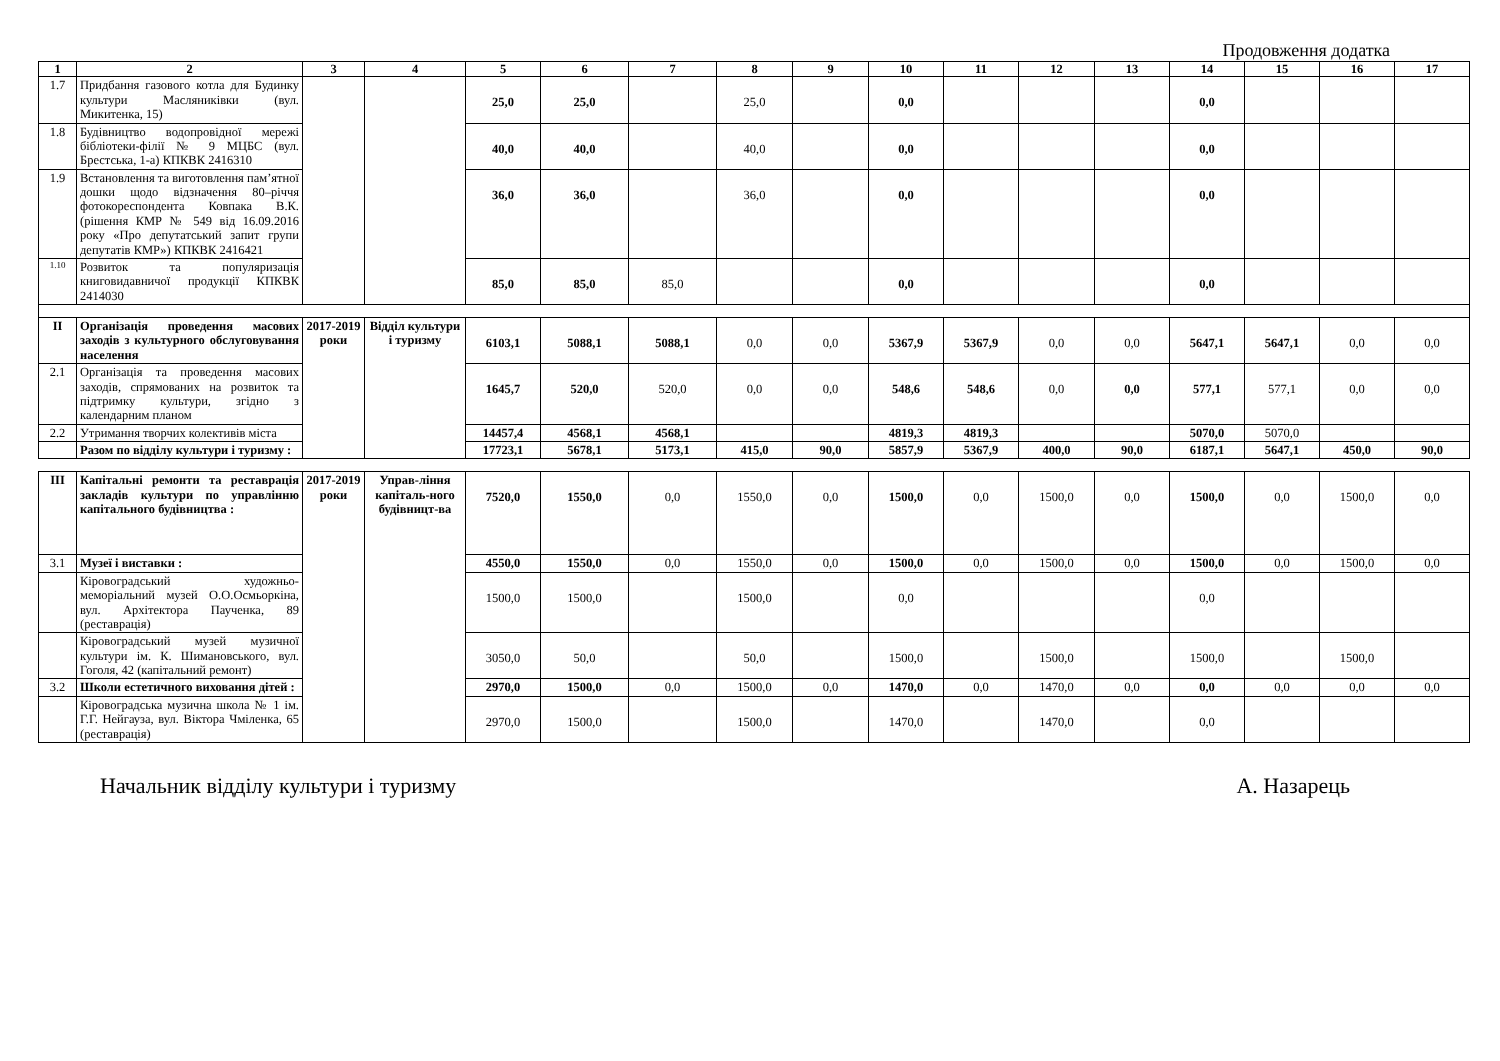Продовження додатка
| 1 | 2 | 3 | 4 | 5 | 6 | 7 | 8 | 9 | 10 | 11 | 12 | 13 | 14 | 15 | 16 | 17 |
| --- | --- | --- | --- | --- | --- | --- | --- | --- | --- | --- | --- | --- | --- | --- | --- | --- |
| 1.7 | Придбання газового котла для Будинку культури Масляниківки (вул. Микитенка, 15) | | | 25,0 | 25,0 | | 25,0 | | 0,0 | | | | 0,0 | | | |
| 1.8 | Будівництво водопровідної мережі бібліотеки-філії № 9 МЦБС (вул. Брестська, 1-а) КПКВК 2416310 | | | 40,0 | 40,0 | | 40,0 | | 0,0 | | | | 0,0 | | | |
| 1.9 | Встановлення та виготовлення пам’ятної дошки щодо відзначення 80–річчя фотокореспондента Ковпака В.К. (рішення КМР № 549 від 16.09.2016 року «Про депутатський запит групи депутатів КМР») КПКВК 2416421 | | | 36,0 | 36,0 | | 36,0 | | 0,0 | | | | 0,0 | | | |
| 1.10 | Розвиток та популяризація книговидавничої продукції КПКВК 2414030 | | | 85,0 | 85,0 | 85,0 | | | 0,0 | | | | 0,0 | | | |
| II | Організація проведення масових заходів з культурного обслуговування населення | 2017-2019 роки | Відділ культури і туризму | 6103,1 | 5088,1 | 5088,1 | 0,0 | 0,0 | 5367,9 | 5367,9 | 0,0 | 0,0 | 5647,1 | 5647,1 | 0,0 | 0,0 |
| 2.1 | Організація та проведення масових заходів, спрямованих на розвиток та підтримку культури, згідно з календарним планом | | | 1645,7 | 520,0 | 520,0 | 0,0 | 0,0 | 548,6 | 548,6 | 0,0 | 0,0 | 577,1 | 577,1 | 0,0 | 0,0 |
| 2.2 | Утримання творчих колективів міста | | | 14457,4 | 4568,1 | 4568,1 | | | 4819,3 | 4819,3 | | | 5070,0 | 5070,0 | | |
| | Разом по відділу культури і туризму : | | | 17723,1 | 5678,1 | 5173,1 | 415,0 | 90,0 | 5857,9 | 5367,9 | 400,0 | 90,0 | 6187,1 | 5647,1 | 450,0 | 90,0 |
| III | Капітальні ремонти та реставрація закладів культури по управлінню капітального будівництва : | 2017-2019 роки | Управ-ління капіталь-ного будівницт-ва | 7520,0 | 1550,0 | 0,0 | 1550,0 | 0,0 | 1500,0 | 0,0 | 1500,0 | 0,0 | 1500,0 | 0,0 | 1500,0 | 0,0 |
| 3.1 | Музеї і виставки : | | | 4550,0 | 1550,0 | 0,0 | 1550,0 | 0,0 | 1500,0 | 0,0 | 1500,0 | 0,0 | 1500,0 | 0,0 | 1500,0 | 0,0 |
| | Кіровоградський художньо-меморіальний музей О.О.Осмьоркіна, вул. Архітектора Паученка, 89 (реставрація) | | | 1500,0 | 1500,0 | | 1500,0 | | 0,0 | | | | 0,0 | | | |
| | Кіровоградський музей музичної культури ім. К. Шимановського, вул. Гоголя, 42 (капітальний ремонт) | | | 3050,0 | 50,0 | | 50,0 | | 1500,0 | | 1500,0 | | 1500,0 | | 1500,0 | |
| 3.2 | Школи естетичного виховання дітей : | | | 2970,0 | 1500,0 | 0,0 | 1500,0 | 0,0 | 1470,0 | 0,0 | 1470,0 | 0,0 | 0,0 | 0,0 | 0,0 | 0,0 |
| | Кіровоградська музична школа № 1 ім. Г.Г. Нейгауза, вул. Віктора Чміленка, 65 (реставрація) | | | 2970,0 | 1500,0 | | 1500,0 | | 1470,0 | | 1470,0 | | 0,0 | | | |
Начальник відділу культури і туризму А. Назарець